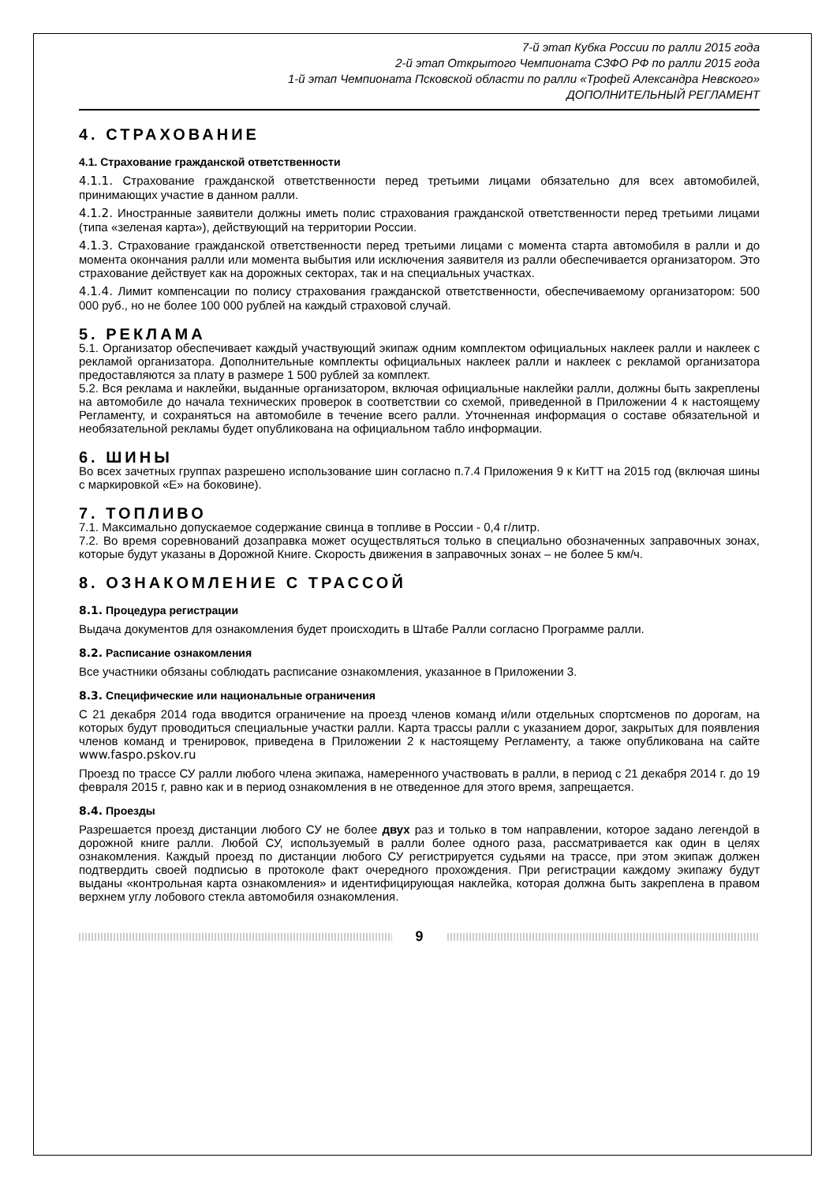7-й этап Кубка России по ралли 2015 года
2-й этап Открытого Чемпионата СЗФО РФ по ралли 2015 года
1-й этап Чемпионата Псковской области по ралли «Трофей Александра Невского»
ДОПОЛНИТЕЛЬНЫЙ РЕГЛАМЕНТ
4. СТРАХОВАНИЕ
4.1. Страхование гражданской ответственности
4.1.1. Страхование гражданской ответственности перед третьими лицами обязательно для всех автомобилей, принимающих участие в данном ралли.
4.1.2. Иностранные заявители должны иметь полис страхования гражданской ответственности перед третьими лицами (типа «зеленая карта»), действующий на территории России.
4.1.3. Страхование гражданской ответственности перед третьими лицами с момента старта автомобиля в ралли и до момента окончания ралли или момента выбытия или исключения заявителя из ралли обеспечивается организатором. Это страхование действует как на дорожных секторах, так и на специальных участках.
4.1.4. Лимит компенсации по полису страхования гражданской ответственности, обеспечиваемому организатором: 500 000 руб., но не более 100 000 рублей на каждый страховой случай.
5. РЕКЛАМА
5.1. Организатор обеспечивает каждый участвующий экипаж одним комплектом официальных наклеек ралли и наклеек с рекламой организатора. Дополнительные комплекты официальных наклеек ралли и наклеек с рекламой организатора предоставляются за плату в размере 1 500 рублей за комплект.
5.2. Вся реклама и наклейки, выданные организатором, включая официальные наклейки ралли, должны быть закреплены на автомобиле до начала технических проверок в соответствии со схемой, приведенной в Приложении 4 к настоящему Регламенту, и сохраняться на автомобиле в течение всего ралли. Уточненная информация о составе обязательной и необязательной рекламы будет опубликована на официальном табло информации.
6. ШИНЫ
Во всех зачетных группах разрешено использование шин согласно п.7.4 Приложения 9 к КиТТ на 2015 год (включая шины с маркировкой «Е» на боковине).
7. ТОПЛИВО
7.1. Максимально допускаемое содержание свинца в топливе в России - 0,4 г/литр.
7.2. Во время соревнований дозаправка может осуществляться только в специально обозначенных заправочных зонах, которые будут указаны в Дорожной Книге. Скорость движения в заправочных зонах – не более 5 км/ч.
8. ОЗНАКОМЛЕНИЕ С ТРАССОЙ
8.1. Процедура регистрации
Выдача документов для ознакомления будет происходить в Штабе Ралли согласно Программе ралли.
8.2. Расписание ознакомления
Все участники обязаны соблюдать расписание ознакомления, указанное в Приложении 3.
8.3. Специфические или национальные ограничения
С 21 декабря 2014 года вводится ограничение на проезд членов команд и/или отдельных спортсменов по дорогам, на которых будут проводиться специальные участки ралли. Карта трассы ралли с указанием дорог, закрытых для появления членов команд и тренировок, приведена в Приложении 2 к настоящему Регламенту, а также опубликована на сайте www.faspo.pskov.ru
Проезд по трассе СУ ралли любого члена экипажа, намеренного участвовать в ралли, в период с 21 декабря 2014 г. до 19 февраля 2015 г, равно как и в период ознакомления в не отведенное для этого время, запрещается.
8.4. Проезды
Разрешается проезд дистанции любого СУ не более двух раз и только в том направлении, которое задано легендой в дорожной книге ралли. Любой СУ, используемый в ралли более одного раза, рассматривается как один в целях ознакомления. Каждый проезд по дистанции любого СУ регистрируется судьями на трассе, при этом экипаж должен подтвердить своей подписью в протоколе факт очередного прохождения. При регистрации каждому экипажу будут выданы «контрольная карта ознакомления» и идентифицирующая наклейка, которая должна быть закреплена в правом верхнем углу лобового стекла автомобиля ознакомления.
9